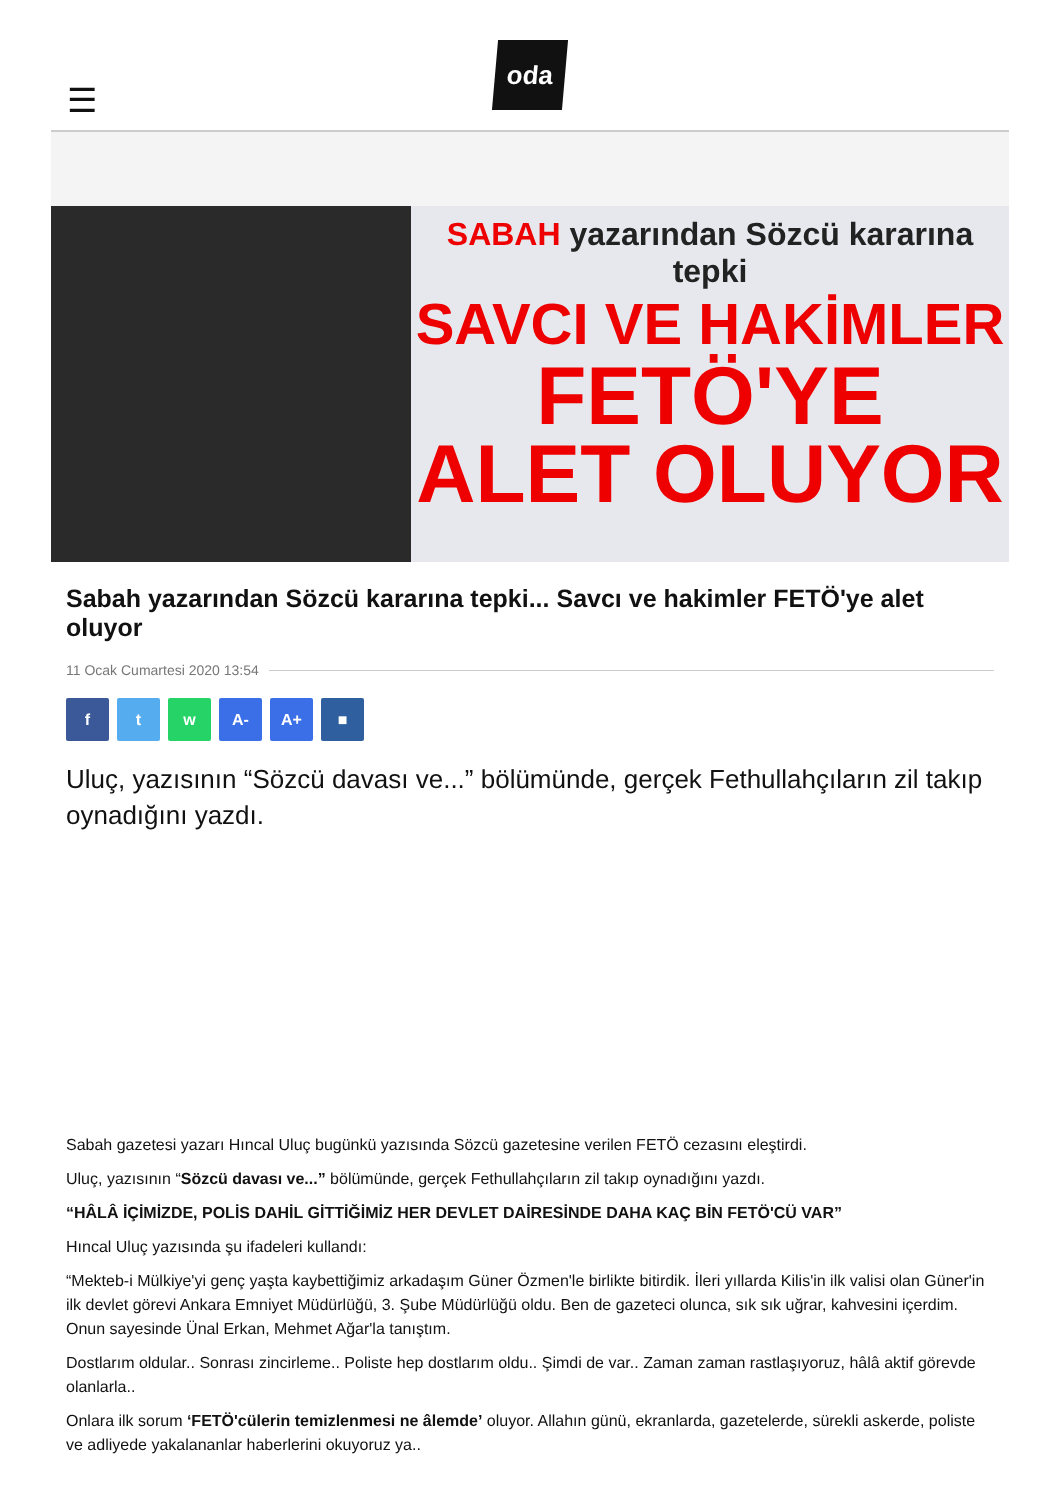☰
oda
SABAH yazarından Sözcü kararına tepki
SAVCI VE HAKİMLER
FETÖ'YE
ALET OLUYOR
Sabah yazarından Sözcü kararına tepki... Savcı ve hakimler FETÖ'ye alet oluyor
11 Ocak Cumartesi 2020 13:54
f t w A- A+ ■
Uluç, yazısının “Sözcü davası ve...” bölümünde, gerçek Fethullahçıların zil takıp oynadığını yazdı.
Sabah gazetesi yazarı Hıncal Uluç bugünkü yazısında Sözcü gazetesine verilen FETÖ cezasını eleştirdi.
Uluç, yazısının “Sözcü davası ve...” bölümünde, gerçek Fethullahçıların zil takıp oynadığını yazdı.
“HÂLÂ İÇİMİZDE, POLİS DAHİL GİTTİĞİMİZ HER DEVLET DAİRESİNDE DAHA KAÇ BİN FETÖ'CÜ VAR”
Hıncal Uluç yazısında şu ifadeleri kullandı:
“Mekteb-i Mülkiye'yi genç yaşta kaybettiğimiz arkadaşım Güner Özmen'le birlikte bitirdik. İleri yıllarda Kilis'in ilk valisi olan Güner'in ilk devlet görevi Ankara Emniyet Müdürlüğü, 3. Şube Müdürlüğü oldu. Ben de gazeteci olunca, sık sık uğrar, kahvesini içerdim. Onun sayesinde Ünal Erkan, Mehmet Ağar'la tanıştım.
Dostlarım oldular.. Sonrası zincirleme.. Poliste hep dostlarım oldu.. Şimdi de var.. Zaman zaman rastlaşıyoruz, hâlâ aktif görevde olanlarla..
Onlara ilk sorum ‘FETÖ'cülerin temizlenmesi ne âlemde’ oluyor. Allahın günü, ekranlarda, gazetelerde, sürekli askerde, poliste ve adliyede yakalananlar haberlerini okuyoruz ya..